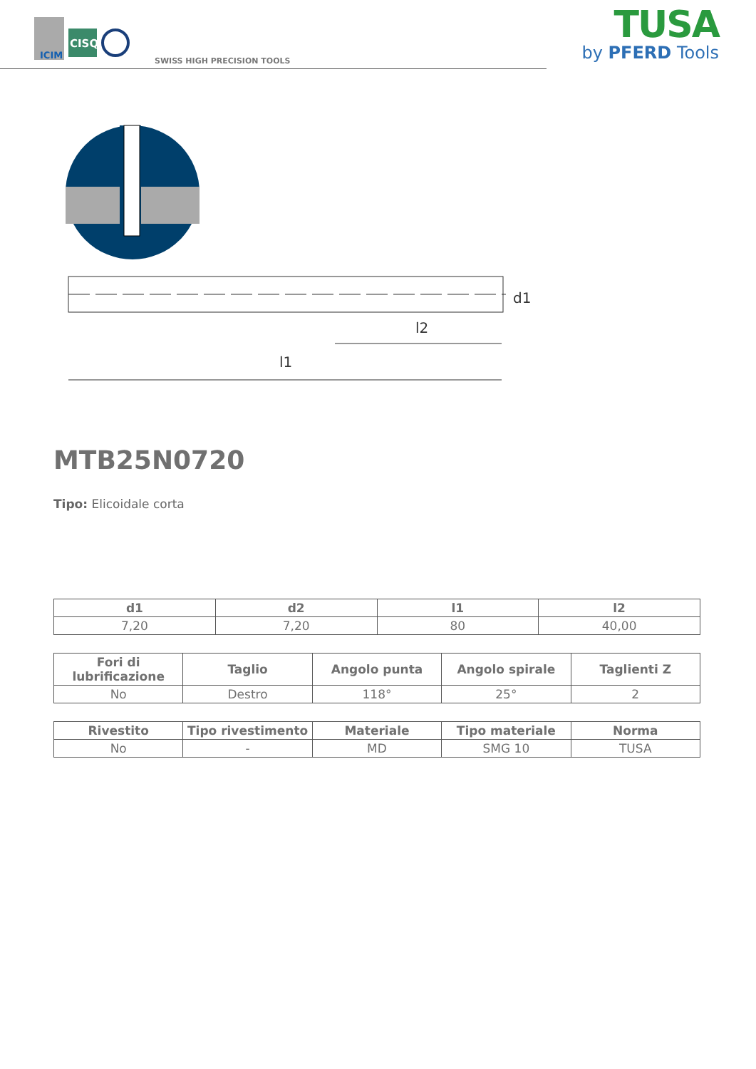ICIM
CISQ
SWISS HIGH PRECISION TOOLS
TUSA
by PFERD Tools
l1
l2
d1
MTB25N0720
Tipo: Elicoidale corta
| d1 | d2 | l1 | l2 |
| --- | --- | --- | --- |
| 7,20 | 7,20 | 80 | 40,00 |
| Fori di lubrificazione | Taglio | Angolo punta | Angolo spirale | Taglienti Z |
| --- | --- | --- | --- | --- |
| No | Destro | 118° | 25° | 2 |
| Rivestito | Tipo rivestimento | Materiale | Tipo materiale | Norma |
| --- | --- | --- | --- | --- |
| No | - | MD | SMG 10 | TUSA |